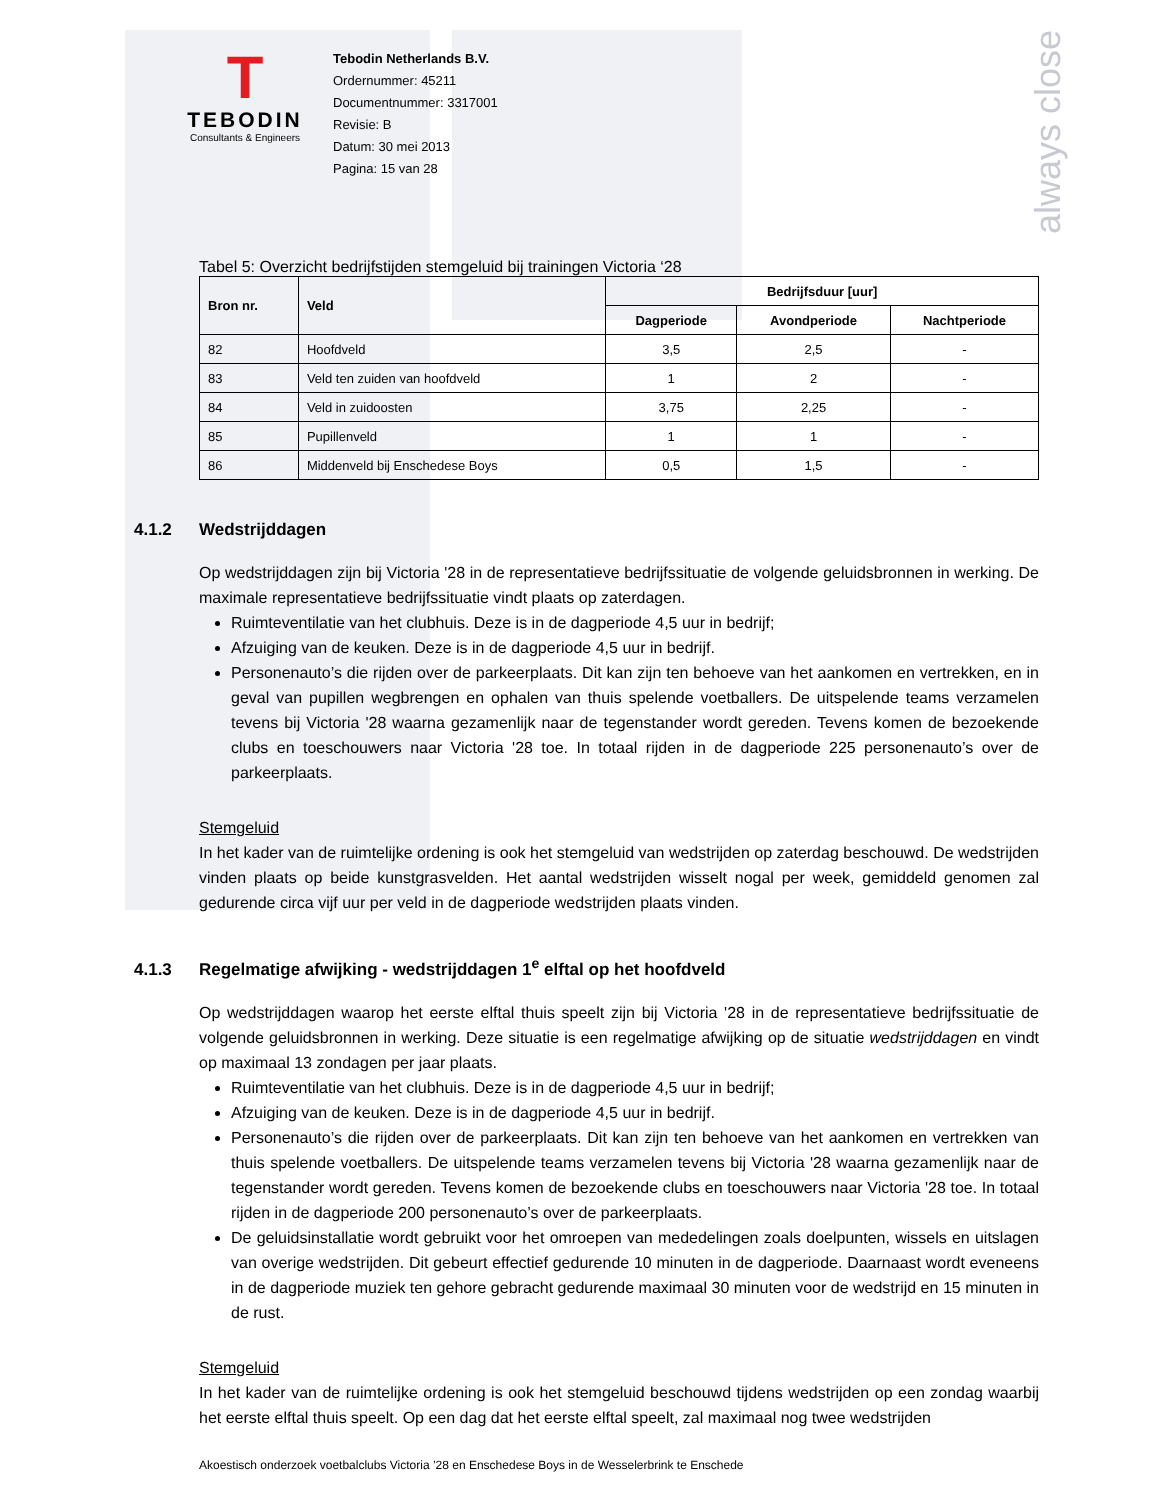always close
T
TEBODIN
Consultants & Engineers
Tebodin Netherlands B.V.
Ordernummer: 45211
Documentnummer: 3317001
Revisie: B
Datum: 30 mei 2013
Pagina: 15 van 28
Tabel 5: Overzicht bedrijfstijden stemgeluid bij trainingen Victoria ‘28
| Bron nr. | Veld | Bedrijfsduur [uur] | | |
| --- | --- | --- | --- | --- |
| | | Dagperiode | Avondperiode | Nachtperiode |
| 82 | Hoofdveld | 3,5 | 2,5 | - |
| 83 | Veld ten zuiden van hoofdveld | 1 | 2 | - |
| 84 | Veld in zuidoosten | 3,75 | 2,25 | - |
| 85 | Pupillenveld | 1 | 1 | - |
| 86 | Middenveld bij Enschedese Boys | 0,5 | 1,5 | - |
4.1.2 Wedstrijddagen
Op wedstrijddagen zijn bij Victoria '28 in de representatieve bedrijfssituatie de volgende geluidsbronnen in werking. De maximale representatieve bedrijfssituatie vindt plaats op zaterdagen.
Ruimteventilatie van het clubhuis. Deze is in de dagperiode 4,5 uur in bedrijf;
Afzuiging van de keuken. Deze is in de dagperiode 4,5 uur in bedrijf.
Personenauto’s die rijden over de parkeerplaats. Dit kan zijn ten behoeve van het aankomen en vertrekken, en in geval van pupillen wegbrengen en ophalen van thuis spelende voetballers. De uitspelende teams verzamelen tevens bij Victoria '28 waarna gezamenlijk naar de tegenstander wordt gereden. Tevens komen de bezoekende clubs en toeschouwers naar Victoria '28 toe. In totaal rijden in de dagperiode 225 personenauto’s over de parkeerplaats.
Stemgeluid
In het kader van de ruimtelijke ordening is ook het stemgeluid van wedstrijden op zaterdag beschouwd. De wedstrijden vinden plaats op beide kunstgrasvelden. Het aantal wedstrijden wisselt nogal per week, gemiddeld genomen zal gedurende circa vijf uur per veld in de dagperiode wedstrijden plaats vinden.
4.1.3 Regelmatige afwijking - wedstrijddagen 1<sup>e</sup> elftal op het hoofdveld
Op wedstrijddagen waarop het eerste elftal thuis speelt zijn bij Victoria '28 in de representatieve bedrijfssituatie de volgende geluidsbronnen in werking. Deze situatie is een regelmatige afwijking op de situatie wedstrijddagen en vindt op maximaal 13 zondagen per jaar plaats.
Ruimteventilatie van het clubhuis. Deze is in de dagperiode 4,5 uur in bedrijf;
Afzuiging van de keuken. Deze is in de dagperiode 4,5 uur in bedrijf.
Personenauto’s die rijden over de parkeerplaats. Dit kan zijn ten behoeve van het aankomen en vertrekken van thuis spelende voetballers. De uitspelende teams verzamelen tevens bij Victoria '28 waarna gezamenlijk naar de tegenstander wordt gereden. Tevens komen de bezoekende clubs en toeschouwers naar Victoria '28 toe. In totaal rijden in de dagperiode 200 personenauto’s over de parkeerplaats.
De geluidsinstallatie wordt gebruikt voor het omroepen van mededelingen zoals doelpunten, wissels en uitslagen van overige wedstrijden. Dit gebeurt effectief gedurende 10 minuten in de dagperiode. Daarnaast wordt eveneens in de dagperiode muziek ten gehore gebracht gedurende maximaal 30 minuten voor de wedstrijd en 15 minuten in de rust.
Stemgeluid
In het kader van de ruimtelijke ordening is ook het stemgeluid beschouwd tijdens wedstrijden op een zondag waarbij het eerste elftal thuis speelt. Op een dag dat het eerste elftal speelt, zal maximaal nog twee wedstrijden
Akoestisch onderzoek voetbalclubs Victoria ’28 en Enschedese Boys in de Wesselerbrink te Enschede